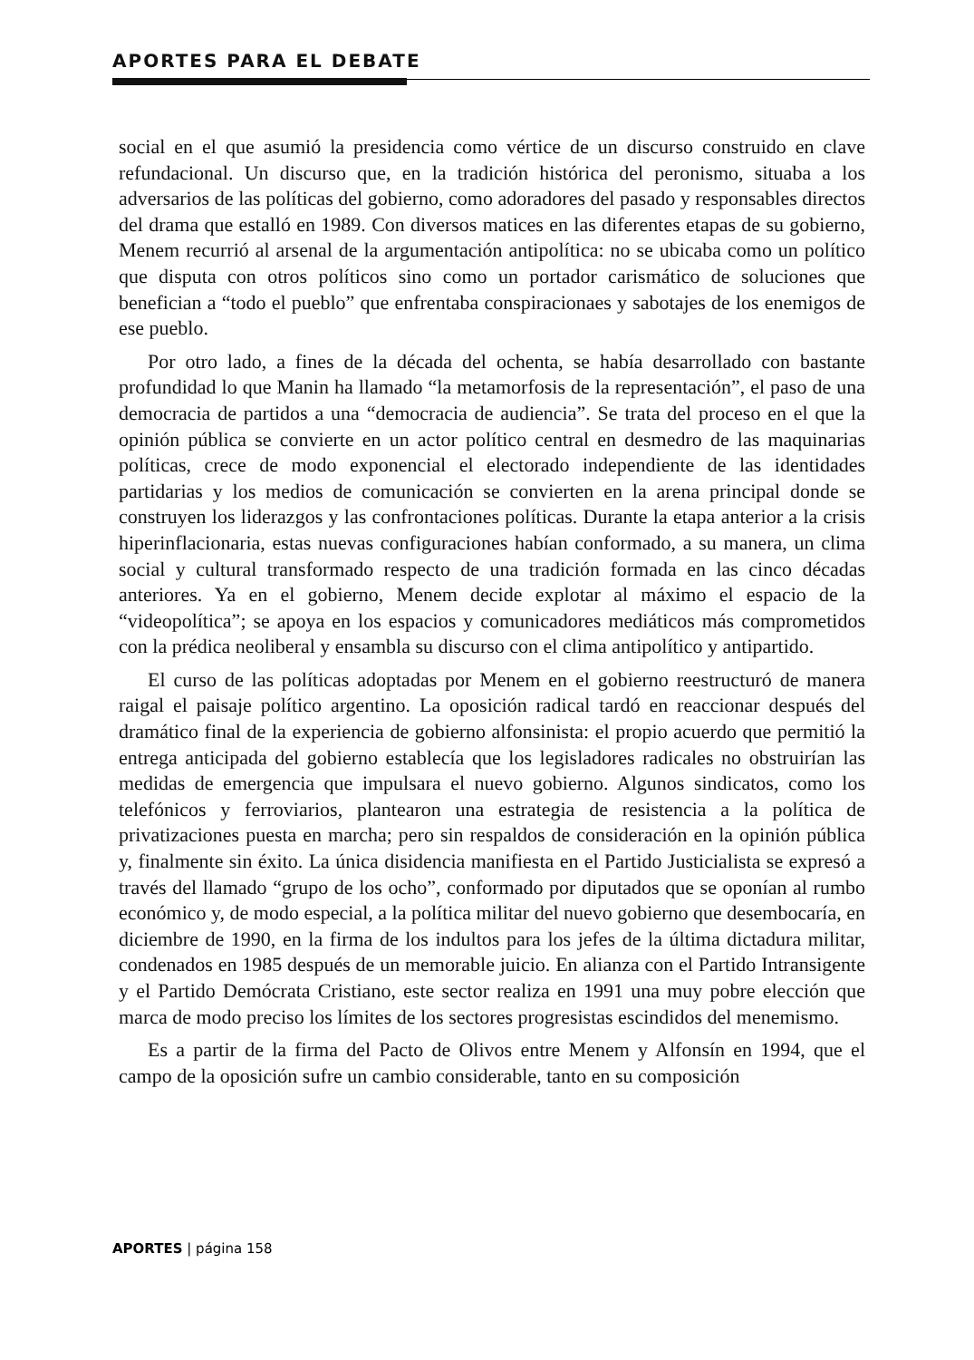APORTES PARA EL DEBATE
social en el que asumió la presidencia como vértice de un discurso construido en clave refundacional. Un discurso que, en la tradición histórica del peronismo, situaba a los adversarios de las políticas del gobierno, como adoradores del pasado y responsables directos del drama que estalló en 1989. Con diversos matices en las diferentes etapas de su gobierno, Menem recurrió al arsenal de la argumentación antipolítica: no se ubicaba como un político que disputa con otros políticos sino como un portador carismático de soluciones que benefician a “todo el pueblo” que enfrentaba conspiracionaes y sabotajes de los enemigos de ese pueblo.
Por otro lado, a fines de la década del ochenta, se había desarrollado con bastante profundidad lo que Manin ha llamado “la metamorfosis de la representación”, el paso de una democracia de partidos a una “democracia de audiencia”. Se trata del proceso en el que la opinión pública se convierte en un actor político central en desmedro de las maquinarias políticas, crece de modo exponencial el electorado independiente de las identidades partidarias y los medios de comunicación se convierten en la arena principal donde se construyen los liderazgos y las confrontaciones políticas. Durante la etapa anterior a la crisis hiperinflacionaria, estas nuevas configuraciones habían conformado, a su manera, un clima social y cultural transformado respecto de una tradición formada en las cinco décadas anteriores. Ya en el gobierno, Menem decide explotar al máximo el espacio de la “videopolítica”; se apoya en los espacios y comunicadores mediáticos más comprometidos con la prédica neoliberal y ensambla su discurso con el clima antipolítico y antipartido.
El curso de las políticas adoptadas por Menem en el gobierno reestructuró de manera raigal el paisaje político argentino. La oposición radical tardó en reaccionar después del dramático final de la experiencia de gobierno alfonsinista: el propio acuerdo que permitió la entrega anticipada del gobierno establecía que los legisladores radicales no obstruirían las medidas de emergencia que impulsara el nuevo gobierno. Algunos sindicatos, como los telefónicos y ferroviarios, plantearon una estrategia de resistencia a la política de privatizaciones puesta en marcha; pero sin respaldos de consideración en la opinión pública y, finalmente sin éxito. La única disidencia manifiesta en el Partido Justicialista se expresó a través del llamado “grupo de los ocho”, conformado por diputados que se oponían al rumbo económico y, de modo especial, a la política militar del nuevo gobierno que desembocaría, en diciembre de 1990, en la firma de los indultos para los jefes de la última dictadura militar, condenados en 1985 después de un memorable juicio. En alianza con el Partido Intransigente y el Partido Demócrata Cristiano, este sector realiza en 1991 una muy pobre elección que marca de modo preciso los límites de los sectores progresistas escindidos del menemismo.
Es a partir de la firma del Pacto de Olivos entre Menem y Alfonsín en 1994, que el campo de la oposición sufre un cambio considerable, tanto en su composición
APORTES | página 158